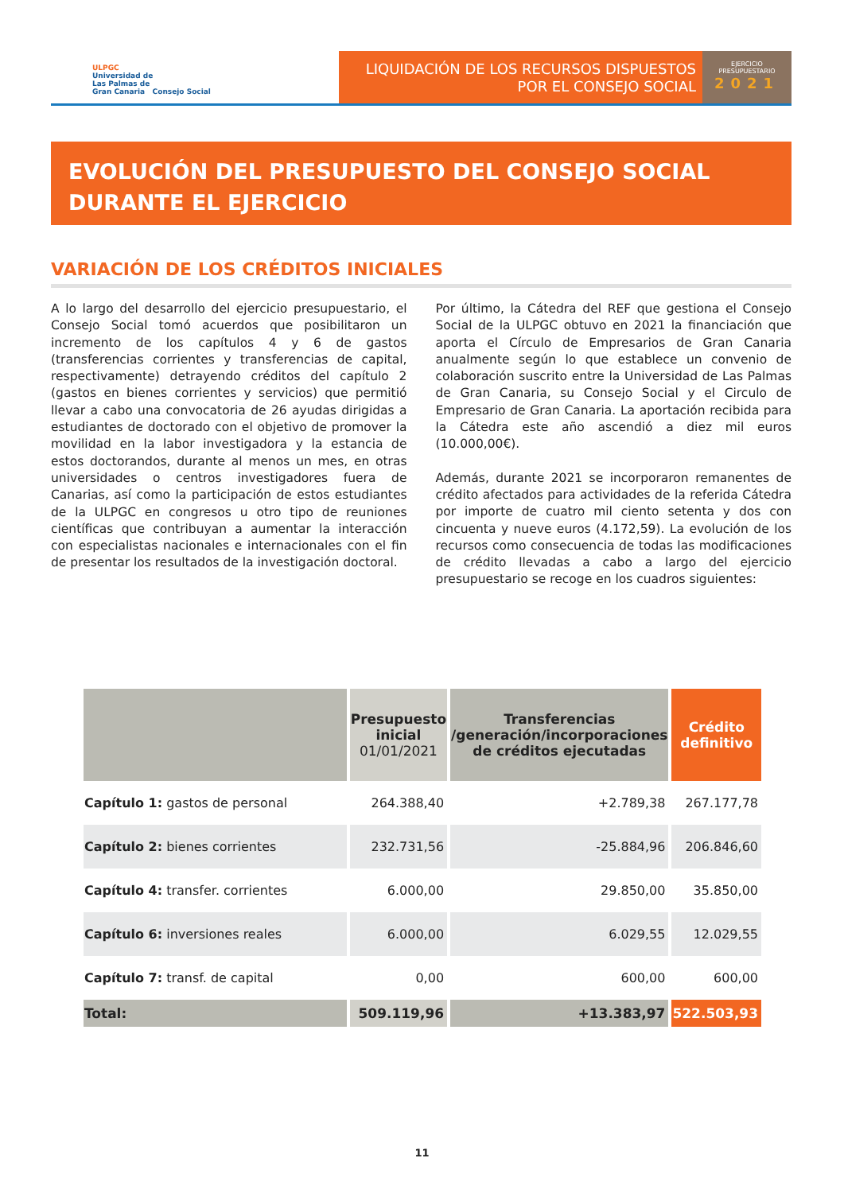ULPGC
Universidad de
Las Palmas de
Gran Canaria Consejo Social
LIQUIDACIÓN DE LOS RECURSOS DISPUESTOS
POR EL CONSEJO SOCIAL
EJERCICIO
PRESUPUESTARIO
2021
EVOLUCIÓN DEL PRESUPUESTO DEL CONSEJO SOCIAL
DURANTE EL EJERCICIO
VARIACIÓN DE LOS CRÉDITOS INICIALES
A lo largo del desarrollo del ejercicio presupuestario, el Consejo Social tomó acuerdos que posibilitaron un incremento de los capítulos 4 y 6 de gastos (transferencias corrientes y transferencias de capital, respectivamente) detrayendo créditos del capítulo 2 (gastos en bienes corrientes y servicios) que permitió llevar a cabo una convocatoria de 26 ayudas dirigidas a estudiantes de doctorado con el objetivo de promover la movilidad en la labor investigadora y la estancia de estos doctorandos, durante al menos un mes, en otras universidades o centros investigadores fuera de Canarias, así como la participación de estos estudiantes de la ULPGC en congresos u otro tipo de reuniones científicas que contribuyan a aumentar la interacción con especialistas nacionales e internacionales con el fin de presentar los resultados de la investigación doctoral.
Por último, la Cátedra del REF que gestiona el Consejo Social de la ULPGC obtuvo en 2021 la financiación que aporta el Círculo de Empresarios de Gran Canaria anualmente según lo que establece un convenio de colaboración suscrito entre la Universidad de Las Palmas de Gran Canaria, su Consejo Social y el Circulo de Empresario de Gran Canaria. La aportación recibida para la Cátedra este año ascendió a diez mil euros (10.000,00€).
Además, durante 2021 se incorporaron remanentes de crédito afectados para actividades de la referida Cátedra por importe de cuatro mil ciento setenta y dos con cincuenta y nueve euros (4.172,59). La evolución de los recursos como consecuencia de todas las modificaciones de crédito llevadas a cabo a largo del ejercicio presupuestario se recoge en los cuadros siguientes:
| | Presupuesto inicial 01/01/2021 | Transferencias /generación/incorporaciones de créditos ejecutadas | Crédito definitivo |
| --- | --- | --- | --- |
| Capítulo 1: gastos de personal | 264.388,40 | +2.789,38 | 267.177,78 |
| Capítulo 2: bienes corrientes | 232.731,56 | -25.884,96 | 206.846,60 |
| Capítulo 4: transfer. corrientes | 6.000,00 | 29.850,00 | 35.850,00 |
| Capítulo 6: inversiones reales | 6.000,00 | 6.029,55 | 12.029,55 |
| Capítulo 7: transf. de capital | 0,00 | 600,00 | 600,00 |
| Total: | 509.119,96 | +13.383,97 | 522.503,93 |
11